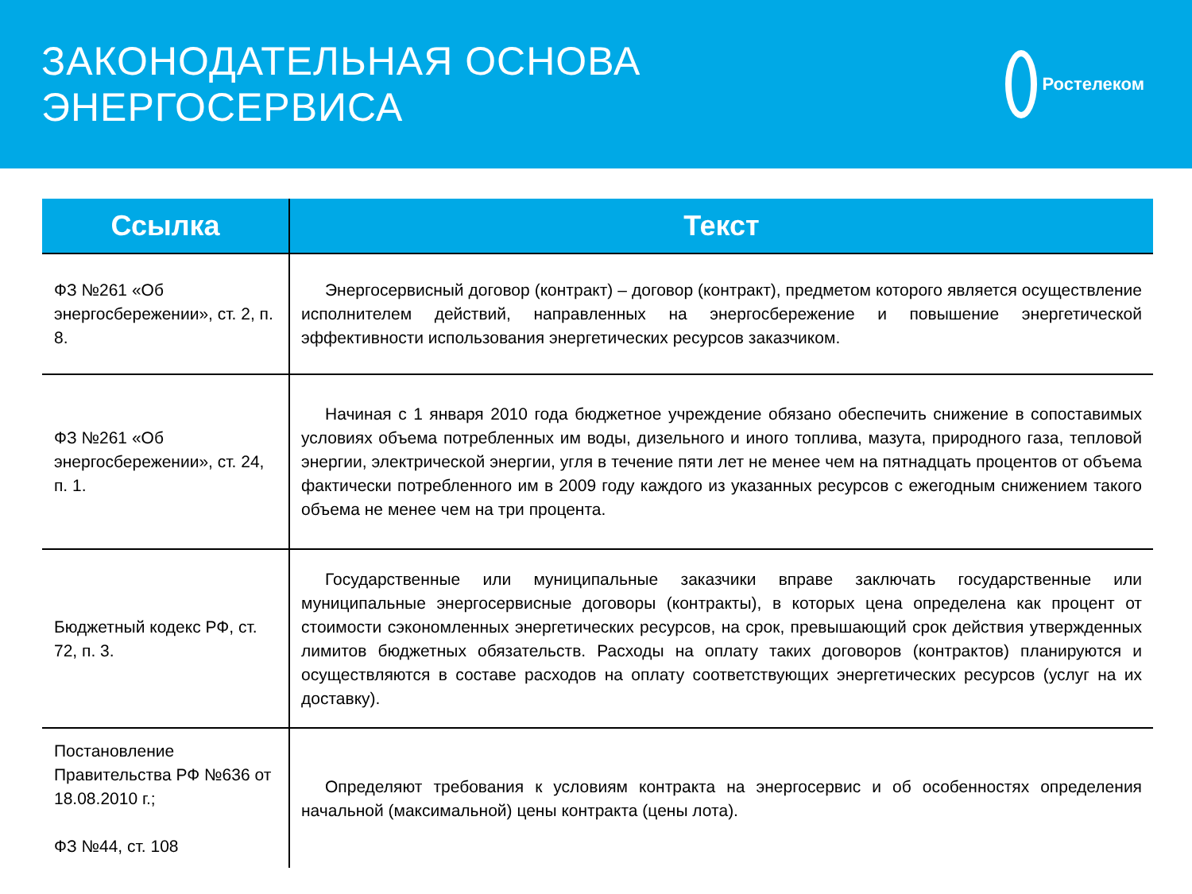ЗАКОНОДАТЕЛЬНАЯ ОСНОВА ЭНЕРГОСЕРВИСА
Ростелеком
| Ссылка | Текст |
| --- | --- |
| ФЗ №261 «Об энергосбережении», ст. 2, п. 8. | Энергосервисный договор (контракт) – договор (контракт), предметом которого является осуществление исполнителем действий, направленных на энергосбережение и повышение энергетической эффективности использования энергетических ресурсов заказчиком. |
| ФЗ №261 «Об энергосбережении», ст. 24, п. 1. | Начиная с 1 января 2010 года бюджетное учреждение обязано обеспечить снижение в сопоставимых условиях объема потребленных им воды, дизельного и иного топлива, мазута, природного газа, тепловой энергии, электрической энергии, угля в течение пяти лет не менее чем на пятнадцать процентов от объема фактически потребленного им в 2009 году каждого из указанных ресурсов с ежегодным снижением такого объема не менее чем на три процента. |
| Бюджетный кодекс РФ, ст. 72, п. 3. | Государственные или муниципальные заказчики вправе заключать государственные или муниципальные энергосервисные договоры (контракты), в которых цена определена как процент от стоимости сэкономленных энергетических ресурсов, на срок, превышающий срок действия утвержденных лимитов бюджетных обязательств. Расходы на оплату таких договоров (контрактов) планируются и осуществляются в составе расходов на оплату соответствующих энергетических ресурсов (услуг на их доставку). |
| Постановление Правительства РФ №636 от 18.08.2010 г.; ФЗ №44, ст. 108 | Определяют требования к условиям контракта на энергосервис и об особенностях определения начальной (максимальной) цены контракта (цены лота). |